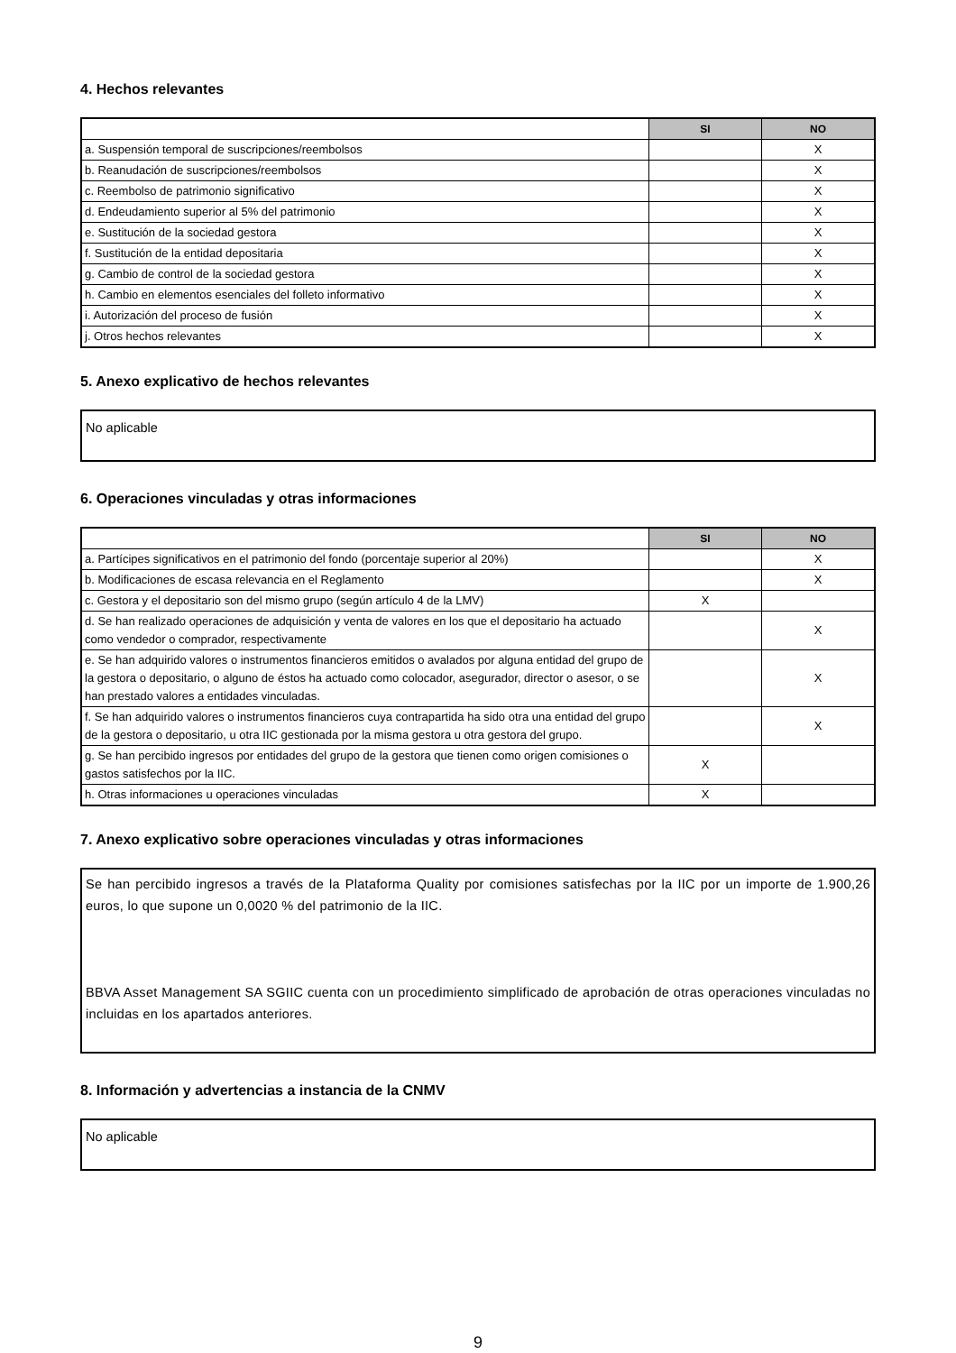4. Hechos relevantes
| | SI | NO |
| --- | --- | --- |
| a. Suspensión temporal de suscripciones/reembolsos | | X |
| b. Reanudación de suscripciones/reembolsos | | X |
| c. Reembolso de patrimonio significativo | | X |
| d. Endeudamiento superior al 5% del patrimonio | | X |
| e. Sustitución de la sociedad gestora | | X |
| f. Sustitución de la entidad depositaria | | X |
| g. Cambio de control de la sociedad gestora | | X |
| h. Cambio en elementos esenciales del folleto informativo | | X |
| i. Autorización del proceso de fusión | | X |
| j. Otros hechos relevantes | | X |
5. Anexo explicativo de hechos relevantes
No aplicable
6. Operaciones vinculadas y otras informaciones
| | SI | NO |
| --- | --- | --- |
| a. Partícipes significativos en el patrimonio del fondo (porcentaje superior al 20%) | | X |
| b. Modificaciones de escasa relevancia en el Reglamento | | X |
| c. Gestora y el depositario son del mismo grupo (según artículo 4 de la LMV) | X | |
| d. Se han realizado operaciones de adquisición y venta de valores en los que el depositario ha actuado como vendedor o comprador, respectivamente | | X |
| e. Se han adquirido valores o instrumentos financieros emitidos o avalados por alguna entidad del grupo de la gestora o depositario, o alguno de éstos ha actuado como colocador, asegurador, director o asesor, o se han prestado valores a entidades vinculadas. | | X |
| f. Se han adquirido valores o instrumentos financieros cuya contrapartida ha sido otra una entidad del grupo de la gestora o depositario, u otra IIC gestionada por la misma gestora u otra gestora del grupo. | | X |
| g. Se han percibido ingresos por entidades del grupo de la gestora que tienen como origen comisiones o gastos satisfechos por la IIC. | X | |
| h. Otras informaciones u operaciones vinculadas | X | |
7. Anexo explicativo sobre operaciones vinculadas y otras informaciones
Se han percibido ingresos a través de la Plataforma Quality por comisiones satisfechas por la IIC por un importe de 1.900,26 euros, lo que supone un 0,0020 % del patrimonio de la IIC.
BBVA Asset Management SA SGIIC cuenta con un procedimiento simplificado de aprobación de otras operaciones vinculadas no incluidas en los apartados anteriores.
8. Información y advertencias a instancia de la CNMV
No aplicable
9